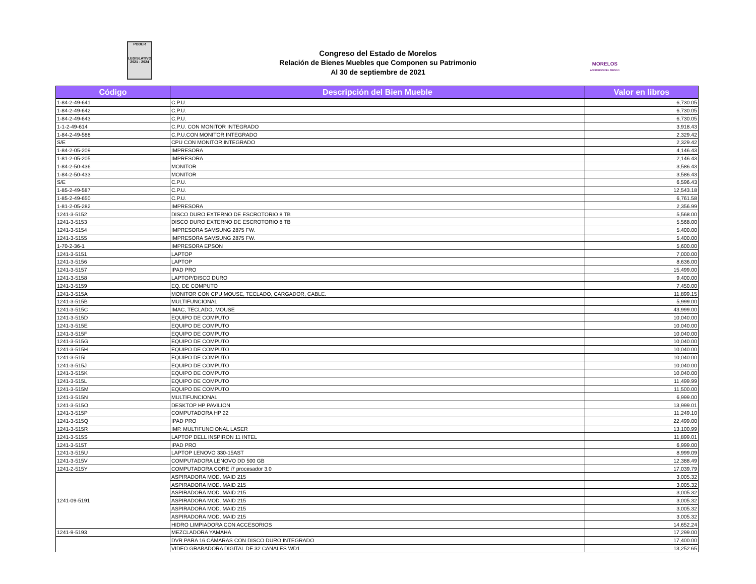PODER
LEGISLATIVO
2021 - 2024
Congreso del Estado de Morelos
Relación de Bienes Muebles que Componen su Patrimonio
Al 30 de septiembre de 2021
MORELOS
ANFITRIÓN DEL MUNDO
| Código | Descripción del Bien Mueble | Valor en libros |
| --- | --- | --- |
| 1-84-2-49-641 | C.P.U. | 6,730.05 |
| 1-84-2-49-642 | C.P.U. | 6,730.05 |
| 1-84-2-49-643 | C.P.U. | 6,730.05 |
| 1-1-2-49-614 | C.P.U. CON MONITOR INTEGRADO | 3,918.43 |
| 1-84-2-49-588 | C.P.U.CON MONITOR INTEGRADO | 2,329.42 |
| S/E | CPU CON MONITOR INTEGRADO | 2,329.42 |
| 1-84-2-05-209 | IMPRESORA | 4,146.43 |
| 1-81-2-05-205 | IMPRESORA | 2,146.43 |
| 1-84-2-50-436 | MONITOR | 3,586.43 |
| 1-84-2-50-433 | MONITOR | 3,586.43 |
| S/E | C.P.U. | 6,596.43 |
| 1-85-2-49-587 | C.P.U. | 12,543.18 |
| 1-85-2-49-650 | C.P.U. | 6,761.58 |
| 1-81-2-05-282 | IMPRESORA | 2,356.99 |
| 1241-3-5152 | DISCO DURO EXTERNO DE ESCROTORIO 8 TB | 5,568.00 |
| 1241-3-5153 | DISCO DURO EXTERNO DE ESCROTORIO 8 TB | 5,568.00 |
| 1241-3-5154 | IMPRESORA SAMSUNG 2875 FW. | 5,400.00 |
| 1241-3-5155 | IMPRESORA SAMSUNG 2875 FW. | 5,400.00 |
| 1-70-2-36-1 | IMPRESORA EPSON | 5,600.00 |
| 1241-3-5151 | LAPTOP | 7,000.00 |
| 1241-3-5156 | LAPTOP | 8,636.00 |
| 1241-3-5157 | IPAD PRO | 15,499.00 |
| 1241-3-5158 | LAPTOP/DISCO DURO | 9,400.00 |
| 1241-3-5159 | EQ. DE COMPUTO | 7,450.00 |
| 1241-3-515A | MONITOR CON CPU MOUSE, TECLADO, CARGADOR, CABLE. | 11,899.15 |
| 1241-3-515B | MULTIFUNCIONAL | 5,999.00 |
| 1241-3-515C | IMAC, TECLADO, MOUSE | 43,999.00 |
| 1241-3-515D | EQUIPO DE COMPUTO | 10,040.00 |
| 1241-3-515E | EQUIPO DE COMPUTO | 10,040.00 |
| 1241-3-515F | EQUIPO DE COMPUTO | 10,040.00 |
| 1241-3-515G | EQUIPO DE COMPUTO | 10,040.00 |
| 1241-3-515H | EQUIPO DE COMPUTO | 10,040.00 |
| 1241-3-515I | EQUIPO DE COMPUTO | 10,040.00 |
| 1241-3-515J | EQUIPO DE COMPUTO | 10,040.00 |
| 1241-3-515K | EQUIPO DE COMPUTO | 10,040.00 |
| 1241-3-515L | EQUIPO DE COMPUTO | 11,499.99 |
| 1241-3-515M | EQUIPO DE COMPUTO | 11,500.00 |
| 1241-3-515N | MULTIFUNCIONAL | 6,999.00 |
| 1241-3-515O | DESKTOP HP PAVILION | 13,999.01 |
| 1241-3-515P | COMPUTADORA HP 22 | 11,249.10 |
| 1241-3-515Q | IPAD PRO | 22,499.00 |
| 1241-3-515R | IMP. MULTIFUNCIONAL LASER | 13,100.99 |
| 1241-3-515S | LAPTOP DELL INSPIRON 11 INTEL | 11,899.01 |
| 1241-3-515T | IPAD PRO | 6,999.00 |
| 1241-3-515U | LAPTOP LENOVO 330-15AST | 8,999.09 |
| 1241-3-515V | COMPUTADORA LENOVO DD 500 GB | 12,388.49 |
| 1241-2-515Y | COMPUTADORA CORE i7 procesador 3.0 | 17,039.79 |
| 1241-09-5191 | ASPIRADORA MOD. MAID 215 | 3,005.32 |
| | ASPIRADORA MOD. MAID 215 | 3,005.32 |
| | ASPIRADORA MOD. MAID 215 | 3,005.32 |
| | ASPIRADORA MOD. MAID 215 | 3,005.32 |
| | ASPIRADORA MOD. MAID 215 | 3,005.32 |
| | ASPIRADORA MOD. MAID 215 | 3,005.32 |
| | HIDRO LIMPIADORA CON ACCESORIOS | 14,652.24 |
| 1241-9-5193 | MEZCLADORA YAMAHA | 17,299.00 |
| | DVR PARA 16 CÁMARAS CON DISCO DURO INTEGRADO | 17,400.00 |
| | VIDEO GRABADORA DIGITAL DE 32 CANALES WD1 | 13,252.65 |